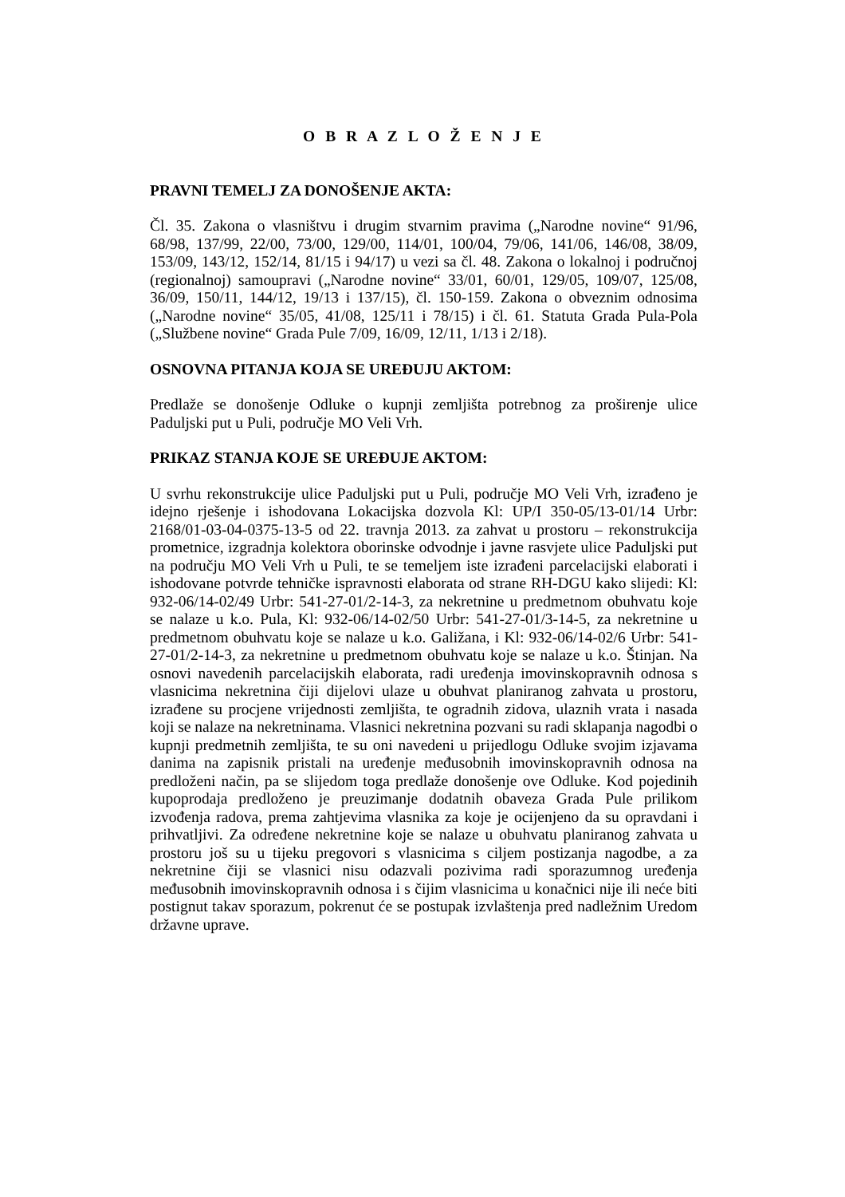O B R A Z L O Ž E N J E
PRAVNI TEMELJ ZA DONOŠENJE AKTA:
Čl. 35. Zakona o vlasništvu i drugim stvarnim pravima („Narodne novine“ 91/96, 68/98, 137/99, 22/00, 73/00, 129/00, 114/01, 100/04, 79/06, 141/06, 146/08, 38/09, 153/09, 143/12, 152/14, 81/15 i 94/17) u vezi sa čl. 48. Zakona o lokalnoj i područnoj (regionalnoj) samoupravi („Narodne novine“ 33/01, 60/01, 129/05, 109/07, 125/08, 36/09, 150/11, 144/12, 19/13 i 137/15), čl. 150-159. Zakona o obveznim odnosima („Narodne novine“ 35/05, 41/08, 125/11 i 78/15) i čl. 61. Statuta Grada Pula-Pola („Službene novine“ Grada Pule 7/09, 16/09, 12/11, 1/13 i 2/18).
OSNOVNA PITANJA KOJA SE UREĐUJU AKTOM:
Predlaže se donošenje Odluke o kupnji zemljišta potrebnog za proširenje ulice Paduljski put u Puli, područje MO Veli Vrh.
PRIKAZ STANJA KOJE SE UREĐUJE AKTOM:
U svrhu rekonstrukcije ulice Paduljski put u Puli, područje MO Veli Vrh, izrađeno je idejno rješenje i ishodovana Lokacijska dozvola Kl: UP/I 350-05/13-01/14 Urbr: 2168/01-03-04-0375-13-5 od 22. travnja 2013. za zahvat u prostoru – rekonstrukcija prometnice, izgradnja kolektora oborinske odvodnje i javne rasvjete ulice Paduljski put na području MO Veli Vrh u Puli, te se temeljem iste izrađeni parcelacijski elaborati i ishodovane potvrde tehničke ispravnosti elaborata od strane RH-DGU kako slijedi: Kl: 932-06/14-02/49 Urbr: 541-27-01/2-14-3, za nekretnine u predmetnom obuhvatu koje se nalaze u k.o. Pula, Kl: 932-06/14-02/50 Urbr: 541-27-01/3-14-5, za nekretnine u predmetnom obuhvatu koje se nalaze u k.o. Galižana, i Kl: 932-06/14-02/6 Urbr: 541-27-01/2-14-3, za nekretnine u predmetnom obuhvatu koje se nalaze u k.o. Štinjan. Na osnovi navedenih parcelacijskih elaborata, radi uređenja imovinskopravnih odnosa s vlasnicima nekretnina čiji dijelovi ulaze u obuhvat planiranog zahvata u prostoru, izrađene su procjene vrijednosti zemljišta, te ogradnih zidova, ulaznih vrata i nasada koji se nalaze na nekretninama. Vlasnici nekretnina pozvani su radi sklapanja nagodbi o kupnji predmetnih zemljišta, te su oni navedeni u prijedlogu Odluke svojim izjavama danima na zapisnik pristali na uređenje međusobnih imovinskopravnih odnosa na predloženi način, pa se slijedom toga predlaže donošenje ove Odluke. Kod pojedinih kupoprodaja predloženo je preuzimanje dodatnih obaveza Grada Pule prilikom izvođenja radova, prema zahtjevima vlasnika za koje je ocijenjeno da su opravdani i prihvatljivi. Za određene nekretnine koje se nalaze u obuhvatu planiranog zahvata u prostoru još su u tijeku pregovori s vlasnicima s ciljem postizanja nagodbe, a za nekretnine čiji se vlasnici nisu odazvali pozivima radi sporazumnog uređenja međusobnih imovinskopravnih odnosa i s čijim vlasnicima u konačnici nije ili neće biti postignut takav sporazum, pokrenut će se postupak izvlaštenja pred nadležnim Uredom državne uprave.